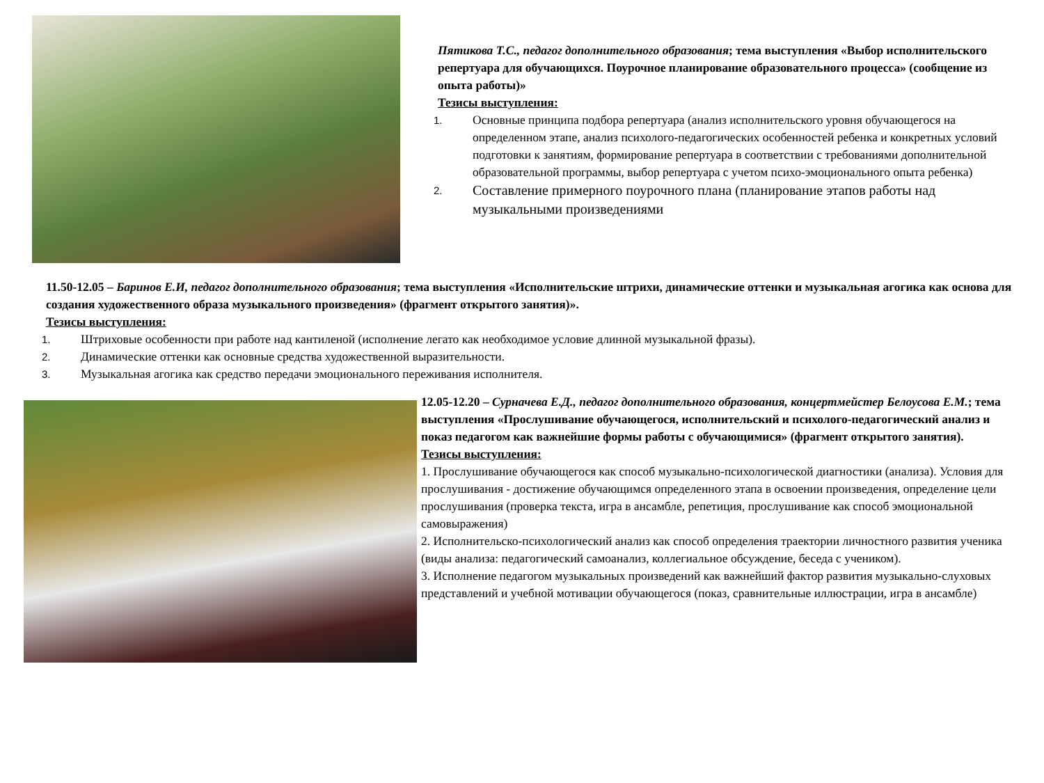Пятикова Т.С., педагог дополнительного образования; тема выступления «Выбор исполнительского репертуара для обучающихся. Поурочное планирование образовательного процесса» (сообщение из опыта работы)»
Тезисы выступления:
1. Основные принципа подбора репертуара (анализ исполнительского уровня обучающегося на определенном этапе, анализ психолого-педагогических особенностей ребенка и конкретных условий подготовки к занятиям, формирование репертуара в соответствии с требованиями дополнительной образовательной программы, выбор репертуара с учетом психо-эмоционального опыта ребенка)
2. Составление примерного поурочного плана (планирование этапов работы над музыкальными произведениями
11.50-12.05 – Баринов Е.И, педагог дополнительного образования; тема выступления «Исполнительские штрихи, динамические оттенки и музыкальная агогика как основа для создания художественного образа музыкального произведения» (фрагмент открытого занятия)».
Тезисы выступления:
1. Штриховые особенности при работе над кантиленой (исполнение легато как необходимое условие длинной музыкальной фразы).
2. Динамические оттенки как основные средства художественной выразительности.
3. Музыкальная агогика как средство передачи эмоционального переживания исполнителя.
12.05-12.20 – Сурначева Е.Д., педагог дополнительного образования, концертмейстер Белоусова Е.М.; тема выступления «Прослушивание обучающегося, исполнительский и психолого-педагогический анализ и показ педагогом как важнейшие формы работы с обучающимися» (фрагмент открытого занятия).
Тезисы выступления:
1. Прослушивание обучающегося как способ музыкально-психологической диагностики (анализа). Условия для прослушивания - достижение обучающимся определенного этапа в освоении произведения, определение цели прослушивания (проверка текста, игра в ансамбле, репетиция, прослушивание как способ эмоциональной самовыражения)
2. Исполнительско-психологический анализ как способ определения траектории личностного развития ученика (виды анализа: педагогический самоанализ, коллегиальное обсуждение, беседа с учеником).
3. Исполнение педагогом музыкальных произведений как важнейший фактор развития музыкально-слуховых представлений и учебной мотивации обучающегося (показ, сравнительные иллюстрации, игра в ансамбле)